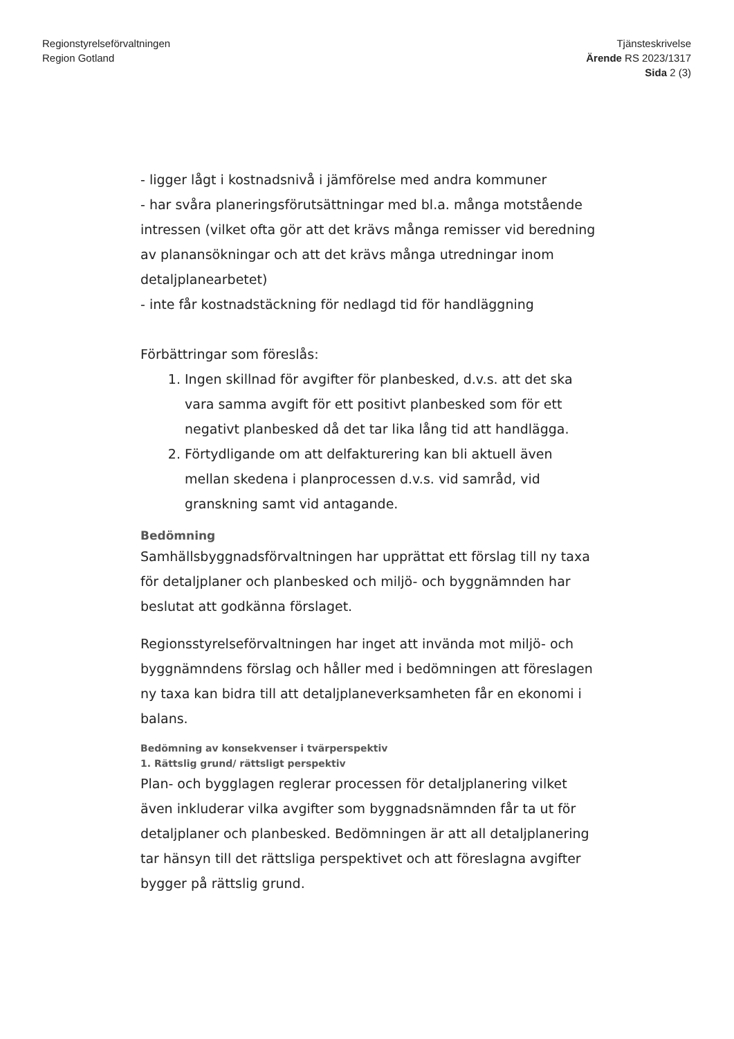Regionstyrelseförvaltningen
Region Gotland
Tjänsteskrivelse
Ärende RS 2023/1317
Sida 2 (3)
- ligger lågt i kostnadsnivå i jämförelse med andra kommuner
- har svåra planeringsförutsättningar med bl.a. många motstående intressen (vilket ofta gör att det krävs många remisser vid beredning av planansökningar och att det krävs många utredningar inom detaljplanearbetet)
- inte får kostnadstäckning för nedlagd tid för handläggning
Förbättringar som föreslås:
1. Ingen skillnad för avgifter för planbesked, d.v.s. att det ska vara samma avgift för ett positivt planbesked som för ett negativt planbesked då det tar lika lång tid att handlägga.
2. Förtydligande om att delfakturering kan bli aktuell även mellan skedena i planprocessen d.v.s. vid samråd, vid granskning samt vid antagande.
Bedömning
Samhällsbyggnadsförvaltningen har upprättat ett förslag till ny taxa för detaljplaner och planbesked och miljö- och byggnämnden har beslutat att godkänna förslaget.
Regionsstyrelseförvaltningen har inget att invända mot miljö- och byggnämndens förslag och håller med i bedömningen att föreslagen ny taxa kan bidra till att detaljplaneverksamheten får en ekonomi i balans.
Bedömning av konsekvenser i tvärperspektiv
1. Rättslig grund/ rättsligt perspektiv
Plan- och bygglagen reglerar processen för detaljplanering vilket även inkluderar vilka avgifter som byggnadsnämnden får ta ut för detaljplaner och planbesked. Bedömningen är att all detaljplanering tar hänsyn till det rättsliga perspektivet och att föreslagna avgifter bygger på rättslig grund.